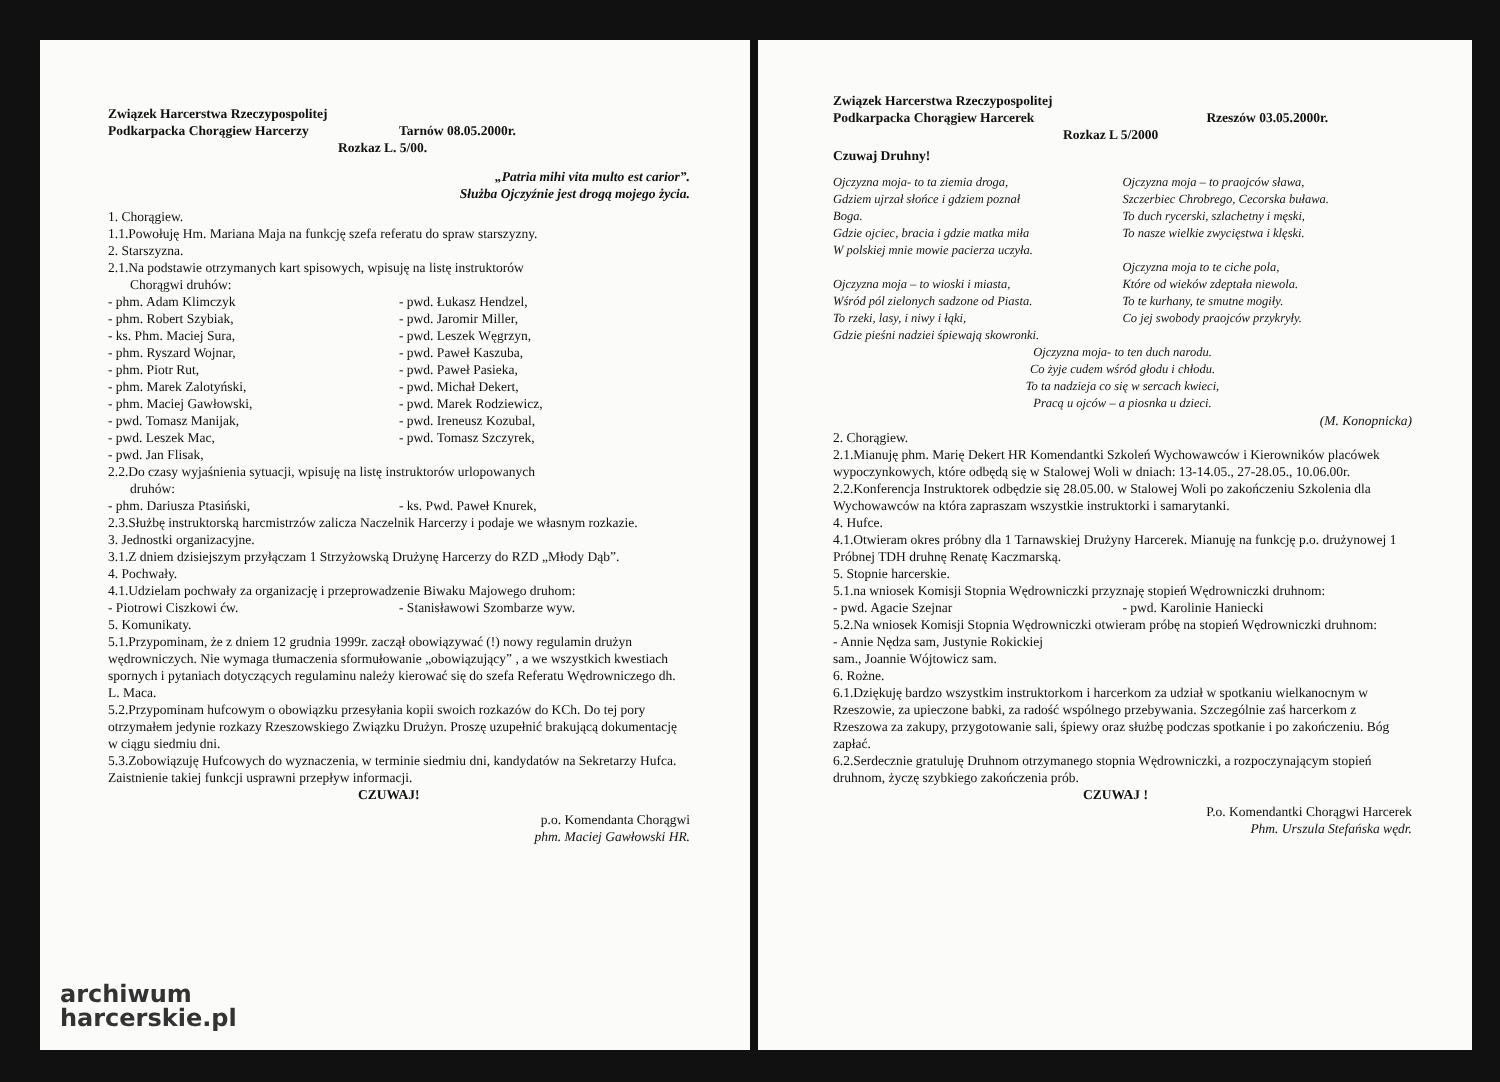Związek Harcerstwa Rzeczypospolitej
Podkarpacka Chorągiew Harcerzy Tarnów 08.05.2000r.
Rozkaz L. 5/00.
„Patria mihi vita multo est carior”.
Służba Ojczyźnie jest drogą mojego życia.
1. Chorągiew.
1.1.Powołuję Hm. Mariana Maja na funkcję szefa referatu do spraw starszyzny.
2. Starszyzna.
2.1.Na podstawie otrzymanych kart spisowych, wpisuję na listę instruktorów
Chorągwi druhów:
- phm. Adam Klimczyk - pwd. Łukasz Hendzel,
- phm. Robert Szybiak, - pwd. Jaromir Miller,
- ks. Phm. Maciej Sura, - pwd. Leszek Węgrzyn,
- phm. Ryszard Wojnar, - pwd. Paweł Kaszuba,
- phm. Piotr Rut, - pwd. Paweł Pasieka,
- phm. Marek Zalotyński, - pwd. Michał Dekert,
- phm. Maciej Gawłowski, - pwd. Marek Rodziewicz,
- pwd. Tomasz Manijak, - pwd. Ireneusz Kozubal,
- pwd. Leszek Mac, - pwd. Tomasz Szczyrek,
- pwd. Jan Flisak,
2.2.Do czasy wyjaśnienia sytuacji, wpisuję na listę instruktorów urlopowanych
druhów:
- phm. Dariusza Ptasiński, - ks. Pwd. Paweł Knurek,
2.3.Służbę instruktorską harcmistrzów zalicza Naczelnik Harcerzy i podaje we własnym rozkazie.
3. Jednostki organizacyjne.
3.1.Z dniem dzisiejszym przyłączam 1 Strzyżowską Drużynę Harcerzy do RZD „Młody Dąb”.
4. Pochwały.
4.1.Udzielam pochwały za organizację i przeprowadzenie Biwaku Majowego druhom:
- Piotrowi Ciszkowi ćw. - Stanisławowi Szombarze wyw.
5. Komunikaty.
5.1.Przypominam, że z dniem 12 grudnia 1999r. zaczął obowiązywać (!) nowy regulamin drużyn wędrowniczych. Nie wymaga tłumaczenia sformułowanie „obowiązujący” , a we wszystkich kwestiach spornych i pytaniach dotyczących regulaminu należy kierować się do szefa Referatu Wędrowniczego dh. L. Maca.
5.2.Przypominam hufcowym o obowiązku przesyłania kopii swoich rozkazów do KCh. Do tej pory otrzymałem jedynie rozkazy Rzeszowskiego Związku Drużyn. Proszę uzupełnić brakującą dokumentację w ciągu siedmiu dni.
5.3.Zobowiązuję Hufcowych do wyznaczenia, w terminie siedmiu dni, kandydatów na Sekretarzy Hufca. Zaistnienie takiej funkcji usprawni przepływ informacji.
CZUWAJ!
p.o. Komendanta Chorągwi
phm. Maciej Gawłowski HR.
archiwum
harcerskie.pl
Związek Harcerstwa Rzeczypospolitej
Podkarpacka Chorągiew Harcerek Rzeszów 03.05.2000r.
Rozkaz L 5/2000
Czuwaj Druhny!
Ojczyzna moja- to ta ziemia droga,
Gdziem ujrzał słońce i gdziem poznał
Boga.
Gdzie ojciec, bracia i gdzie matka miła
W polskiej mnie mowie pacierza uczyła.
Ojczyzna moja – to wioski i miasta,
Wśród pól zielonych sadzone od Piasta.
To rzeki, lasy, i niwy i łąki,
Gdzie pieśni nadziei śpiewają skowronki.
Ojczyzna moja – to praojców sława,
Szczerbiec Chrobrego, Cecorska buława.
To duch rycerski, szlachetny i męski,
To nasze wielkie zwycięstwa i klęski.
Ojczyzna moja to te ciche pola,
Które od wieków zdeptała niewola.
To te kurhany, te smutne mogiły.
Co jej swobody praojców przykryły.
Ojczyzna moja- to ten duch narodu.
Co żyje cudem wśród głodu i chłodu.
To ta nadzieja co się w sercach kwieci,
Pracą u ojców – a piosnka u dzieci.
(M. Konopnicka)
2. Chorągiew.
2.1.Mianuję phm. Marię Dekert HR Komendantki Szkoleń Wychowawców i Kierowników placówek wypoczynkowych, które odbędą się w Stalowej Woli w dniach: 13-14.05., 27-28.05., 10.06.00r.
2.2.Konferencja Instruktorek odbędzie się 28.05.00. w Stalowej Woli po zakończeniu Szkolenia dla Wychowawców na która zapraszam wszystkie instruktorki i samarytanki.
4. Hufce.
4.1.Otwieram okres próbny dla 1 Tarnawskiej Drużyny Harcerek. Mianuję na funkcję p.o. drużynowej 1 Próbnej TDH druhnę Renatę Kaczmarską.
5. Stopnie harcerskie.
5.1.na wniosek Komisji Stopnia Wędrowniczki przyznaję stopień Wędrowniczki druhnom:
- pwd. Agacie Szejnar - pwd. Karolinie Haniecki
5.2.Na wniosek Komisji Stopnia Wędrowniczki otwieram próbę na stopień Wędrowniczki druhnom:
- Annie Nędza sam, Justynie Rokickiej
sam., Joannie Wójtowicz sam.
6. Rożne.
6.1.Dziękuję bardzo wszystkim instruktorkom i harcerkom za udział w spotkaniu wielkanocnym w Rzeszowie, za upieczone babki, za radość wspólnego przebywania. Szczególnie zaś harcerkom z Rzeszowa za zakupy, przygotowanie sali, śpiewy oraz służbę podczas spotkanie i po zakończeniu. Bóg zapłać.
6.2.Serdecznie gratuluję Druhnom otrzymanego stopnia Wędrowniczki, a rozpoczynającym stopień druhnom, życzę szybkiego zakończenia prób.
CZUWAJ !
P.o. Komendantki Chorągwi Harcerek
Phm. Urszula Stefańska wędr.